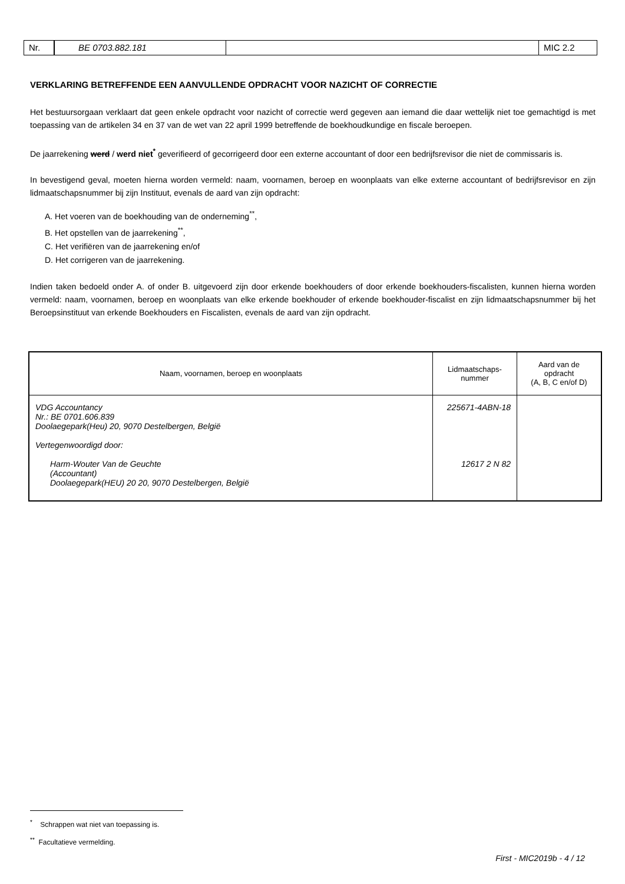Nr. BE 0703.882.181 MIC 2.2
VERKLARING BETREFFENDE EEN AANVULLENDE OPDRACHT VOOR NAZICHT OF CORRECTIE
Het bestuursorgaan verklaart dat geen enkele opdracht voor nazicht of correctie werd gegeven aan iemand die daar wettelijk niet toe gemachtigd is met toepassing van de artikelen 34 en 37 van de wet van 22 april 1999 betreffende de boekhoudkundige en fiscale beroepen.
De jaarrekening werd / werd niet<sup>*</sup> geverifieerd of gecorrigeerd door een externe accountant of door een bedrijfsrevisor die niet de commissaris is.
In bevestigend geval, moeten hierna worden vermeld: naam, voornamen, beroep en woonplaats van elke externe accountant of bedrijfsrevisor en zijn lidmaatschapsnummer bij zijn Instituut, evenals de aard van zijn opdracht:
A. Het voeren van de boekhouding van de onderneming<sup>**</sup>,
B. Het opstellen van de jaarrekening<sup>**</sup>,
C. Het verifiëren van de jaarrekening en/of
D. Het corrigeren van de jaarrekening.
Indien taken bedoeld onder A. of onder B. uitgevoerd zijn door erkende boekhouders of door erkende boekhouders-fiscalisten, kunnen hierna worden vermeld: naam, voornamen, beroep en woonplaats van elke erkende boekhouder of erkende boekhouder-fiscalist en zijn lidmaatschapsnummer bij het Beroepsinstituut van erkende Boekhouders en Fiscalisten, evenals de aard van zijn opdracht.
| Naam, voornamen, beroep en woonplaats | Lidmaatschaps- nummer | Aard van de opdracht (A, B, C en/of D) |
| --- | --- | --- |
| VDG Accountancy Nr.: BE 0701.606.839 Doolaegepark(Heu) 20, 9070 Destelbergen, België Vertegenwoordigd door: Harm-Wouter Van de Geuchte (Accountant) Doolaegepark(HEU) 20 20, 9070 Destelbergen, België | 225671-4ABN-18 12617 2 N 82 | |
<sup>*</sup> Schrappen wat niet van toepassing is.
<sup>**</sup> Facultatieve vermelding.
First - MIC2019b - 4 / 12